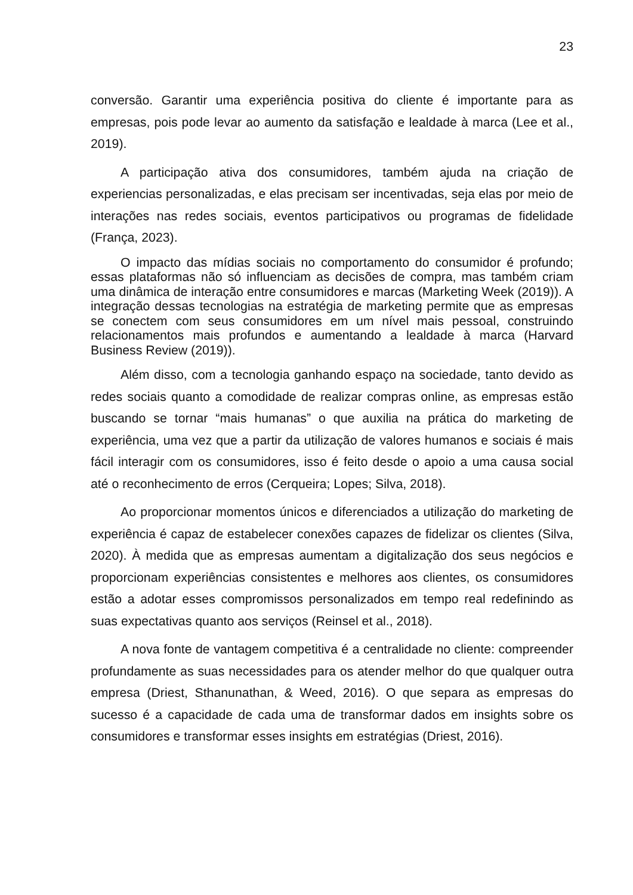23
conversão. Garantir uma experiência positiva do cliente é importante para as empresas, pois pode levar ao aumento da satisfação e lealdade à marca (Lee et al., 2019).
A participação ativa dos consumidores, também ajuda na criação de experiencias personalizadas, e elas precisam ser incentivadas, seja elas por meio de interações nas redes sociais, eventos participativos ou programas de fidelidade (França, 2023).
O impacto das mídias sociais no comportamento do consumidor é profundo; essas plataformas não só influenciam as decisões de compra, mas também criam uma dinâmica de interação entre consumidores e marcas (Marketing Week (2019)). A integração dessas tecnologias na estratégia de marketing permite que as empresas se conectem com seus consumidores em um nível mais pessoal, construindo relacionamentos mais profundos e aumentando a lealdade à marca (Harvard Business Review (2019)).
Além disso, com a tecnologia ganhando espaço na sociedade, tanto devido as redes sociais quanto a comodidade de realizar compras online, as empresas estão buscando se tornar “mais humanas” o que auxilia na prática do marketing de experiência, uma vez que a partir da utilização de valores humanos e sociais é mais fácil interagir com os consumidores, isso é feito desde o apoio a uma causa social até o reconhecimento de erros (Cerqueira; Lopes; Silva, 2018).
Ao proporcionar momentos únicos e diferenciados a utilização do marketing de experiência é capaz de estabelecer conexões capazes de fidelizar os clientes (Silva, 2020). À medida que as empresas aumentam a digitalização dos seus negócios e proporcionam experiências consistentes e melhores aos clientes, os consumidores estão a adotar esses compromissos personalizados em tempo real redefinindo as suas expectativas quanto aos serviços (Reinsel et al., 2018).
A nova fonte de vantagem competitiva é a centralidade no cliente: compreender profundamente as suas necessidades para os atender melhor do que qualquer outra empresa (Driest, Sthanunathan, & Weed, 2016). O que separa as empresas do sucesso é a capacidade de cada uma de transformar dados em insights sobre os consumidores e transformar esses insights em estratégias (Driest, 2016).